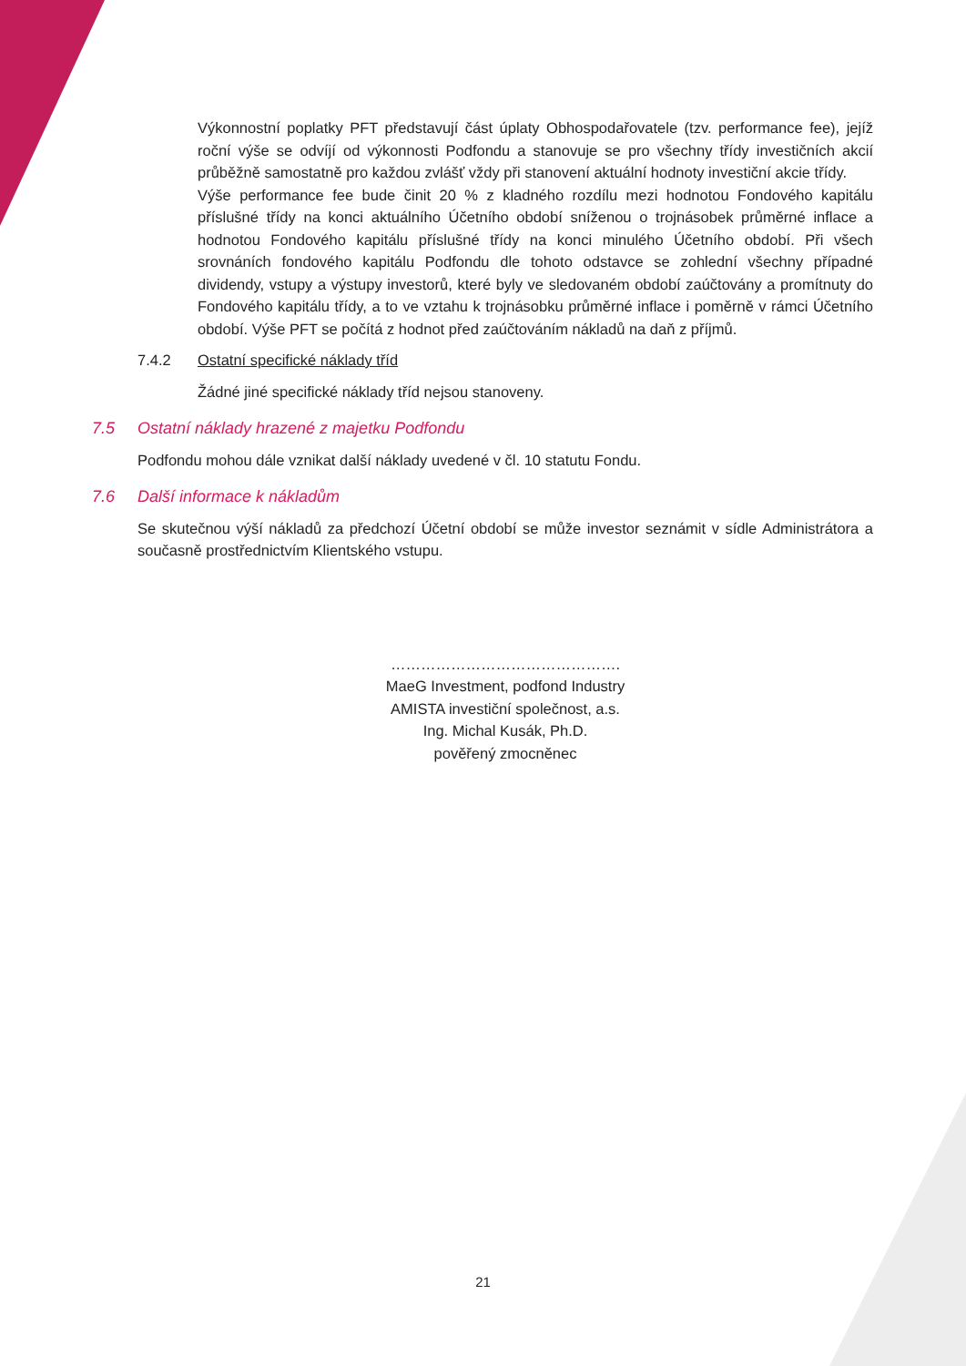Výkonnostní poplatky PFT představují část úplaty Obhospodařovatele (tzv. performance fee), jejíž roční výše se odvíjí od výkonnosti Podfondu a stanovuje se pro všechny třídy investičních akcií průběžně samostatně pro každou zvlášť vždy při stanovení aktuální hodnoty investiční akcie třídy.
Výše performance fee bude činit 20 % z kladného rozdílu mezi hodnotou Fondového kapitálu příslušné třídy na konci aktuálního Účetního období sníženou o trojnásobek průměrné inflace a hodnotou Fondového kapitálu příslušné třídy na konci minulého Účetního období. Při všech srovnáních fondového kapitálu Podfondu dle tohoto odstavce se zohlední všechny případné dividendy, vstupy a výstupy investorů, které byly ve sledovaném období zaúčtovány a promítnuty do Fondového kapitálu třídy, a to ve vztahu k trojnásobku průměrné inflace i poměrně v rámci Účetního období. Výše PFT se počítá z hodnot před zaúčtováním nákladů na daň z příjmů.
7.4.2 Ostatní specifické náklady tříd
Žádné jiné specifické náklady tříd nejsou stanoveny.
7.5 Ostatní náklady hrazené z majetku Podfondu
Podfondu mohou dále vznikat další náklady uvedené v čl. 10 statutu Fondu.
7.6 Další informace k nákladům
Se skutečnou výší nákladů za předchozí Účetní období se může investor seznámit v sídle Administrátora a současně prostřednictvím Klientského vstupu.
……………………………………….
MaeG Investment, podfond Industry
AMISTA investiční společnost, a.s.
Ing. Michal Kusák, Ph.D.
pověřený zmocněnec
21